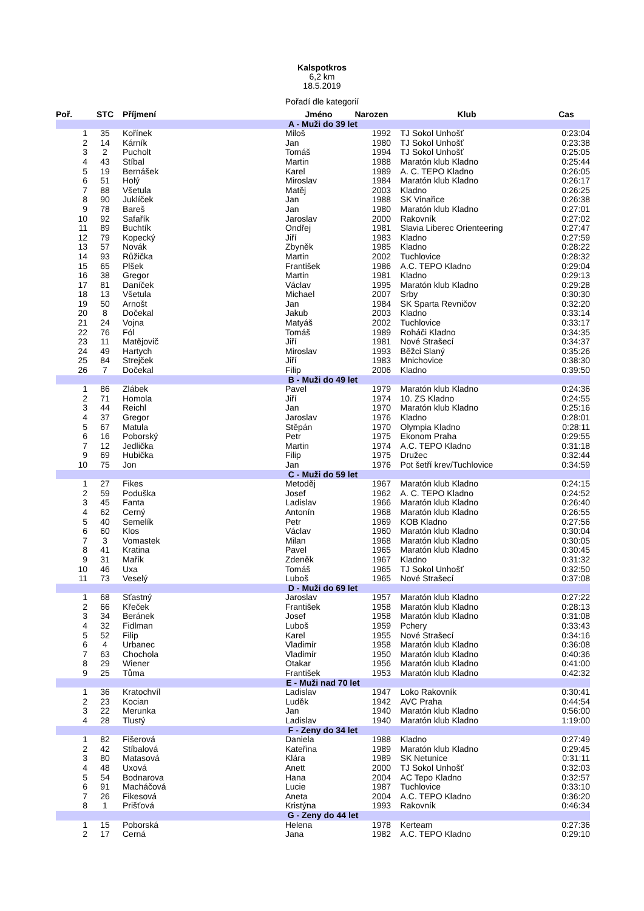Kalspotkros
6,2 km
18.5.2019
Pořadí dle kategorií
| Poř. | STC | Příjmení | Jméno | Narozen | Klub | Cas |
| --- | --- | --- | --- | --- | --- | --- |
| A - Muži do 39 let | | | | | | |
| 1 | 35 | Kořínek | Miloš | 1992 | TJ Sokol Unhošť | 0:23:04 |
| 2 | 14 | Kárník | Jan | 1980 | TJ Sokol Unhošť | 0:23:38 |
| 3 | 2 | Pucholt | Tomáš | 1994 | TJ Sokol Unhošť | 0:25:05 |
| 4 | 43 | Stíbal | Martin | 1988 | Maratón klub Kladno | 0:25:44 |
| 5 | 19 | Bernášek | Karel | 1989 | A. C. TEPO Kladno | 0:26:05 |
| 6 | 51 | Holý | Miroslav | 1984 | Maratón klub Kladno | 0:26:17 |
| 7 | 88 | Všetula | Matěj | 2003 | Kladno | 0:26:25 |
| 8 | 90 | Juklíček | Jan | 1988 | SK Vinařice | 0:26:38 |
| 9 | 78 | Bareš | Jan | 1980 | Maratón klub Kladno | 0:27:01 |
| 10 | 92 | Safařík | Jaroslav | 2000 | Rakovník | 0:27:02 |
| 11 | 89 | Buchtík | Ondřej | 1981 | Slavia Liberec Orienteering | 0:27:47 |
| 12 | 79 | Kopecký | Jiří | 1983 | Kladno | 0:27:59 |
| 13 | 57 | Novák | Zbyněk | 1985 | Kladno | 0:28:22 |
| 14 | 93 | Růžička | Martin | 2002 | Tuchlovice | 0:28:32 |
| 15 | 65 | Plšek | František | 1986 | A.C. TEPO Kladno | 0:29:04 |
| 16 | 38 | Gregor | Martin | 1981 | Kladno | 0:29:13 |
| 17 | 81 | Daníček | Václav | 1995 | Maratón klub Kladno | 0:29:28 |
| 18 | 13 | Všetula | Michael | 2007 | Srby | 0:30:30 |
| 19 | 50 | Arnošt | Jan | 1984 | SK Sparta Revničov | 0:32:20 |
| 20 | 8 | Dočekal | Jakub | 2003 | Kladno | 0:33:14 |
| 21 | 24 | Vojna | Matyáš | 2002 | Tuchlovice | 0:33:17 |
| 22 | 76 | Fól | Tomáš | 1989 | Roháči Kladno | 0:34:35 |
| 23 | 11 | Matějovič | Jiří | 1981 | Nové Strašecí | 0:34:37 |
| 24 | 49 | Hartych | Miroslav | 1993 | Běžci Slaný | 0:35:26 |
| 25 | 84 | Strejček | Jiří | 1983 | Mnichovice | 0:38:30 |
| 26 | 7 | Dočekal | Filip | 2006 | Kladno | 0:39:50 |
| B - Muži do 49 let | | | | | | |
| 1 | 86 | Zlábek | Pavel | 1979 | Maratón klub Kladno | 0:24:36 |
| 2 | 71 | Homola | Jiří | 1974 | 10. ZS Kladno | 0:24:55 |
| 3 | 44 | Reichl | Jan | 1970 | Maratón klub Kladno | 0:25:16 |
| 4 | 37 | Gregor | Jaroslav | 1976 | Kladno | 0:28:01 |
| 5 | 67 | Matula | Stěpán | 1970 | Olympia Kladno | 0:28:11 |
| 6 | 16 | Poborský | Petr | 1975 | Ekonom Praha | 0:29:55 |
| 7 | 12 | Jedlička | Martin | 1974 | A.C. TEPO Kladno | 0:31:18 |
| 9 | 69 | Hubička | Filip | 1975 | Družec | 0:32:44 |
| 10 | 75 | Jon | Jan | 1976 | Pot šetří krev/Tuchlovice | 0:34:59 |
| C - Muži do 59 let | | | | | | |
| 1 | 27 | Fikes | Metoděj | 1967 | Maratón klub Kladno | 0:24:15 |
| 2 | 59 | Poduška | Josef | 1962 | A. C. TEPO Kladno | 0:24:52 |
| 3 | 45 | Fanta | Ladislav | 1966 | Maratón klub Kladno | 0:26:40 |
| 4 | 62 | Cerný | Antonín | 1968 | Maratón klub Kladno | 0:26:55 |
| 5 | 40 | Semelík | Petr | 1969 | KOB Kladno | 0:27:56 |
| 6 | 60 | Klos | Václav | 1960 | Maratón klub Kladno | 0:30:04 |
| 7 | 3 | Vomastek | Milan | 1968 | Maratón klub Kladno | 0:30:05 |
| 8 | 41 | Kratina | Pavel | 1965 | Maratón klub Kladno | 0:30:45 |
| 9 | 31 | Mařík | Zdeněk | 1967 | Kladno | 0:31:32 |
| 10 | 46 | Uxa | Tomáš | 1965 | TJ Sokol Unhošť | 0:32:50 |
| 11 | 73 | Veselý | Luboš | 1965 | Nové Strašecí | 0:37:08 |
| D - Muži do 69 let | | | | | | |
| 1 | 68 | Sťastný | Jaroslav | 1957 | Maratón klub Kladno | 0:27:22 |
| 2 | 66 | Křeček | František | 1958 | Maratón klub Kladno | 0:28:13 |
| 3 | 34 | Beránek | Josef | 1958 | Maratón klub Kladno | 0:31:08 |
| 4 | 32 | Fidlman | Luboš | 1959 | Pchery | 0:33:43 |
| 5 | 52 | Filip | Karel | 1955 | Nové Strašecí | 0:34:16 |
| 6 | 4 | Urbanec | Vladimír | 1958 | Maratón klub Kladno | 0:36:08 |
| 7 | 63 | Chochola | Vladimír | 1950 | Maratón klub Kladno | 0:40:36 |
| 8 | 29 | Wiener | Otakar | 1956 | Maratón klub Kladno | 0:41:00 |
| 9 | 25 | Tůma | František | 1953 | Maratón klub Kladno | 0:42:32 |
| E - Muži nad 70 let | | | | | | |
| 1 | 36 | Kratochvíl | Ladislav | 1947 | Loko Rakovník | 0:30:41 |
| 2 | 23 | Kocian | Luděk | 1942 | AVC Praha | 0:44:54 |
| 3 | 22 | Merunka | Jan | 1940 | Maratón klub Kladno | 0:56:00 |
| 4 | 28 | Tlustý | Ladislav | 1940 | Maratón klub Kladno | 1:19:00 |
| F - Zeny do 34 let | | | | | | |
| 1 | 82 | Fišerová | Daniela | 1988 | Kladno | 0:27:49 |
| 2 | 42 | Stíbalová | Kateřina | 1989 | Maratón klub Kladno | 0:29:45 |
| 3 | 80 | Matasová | Klára | 1989 | SK Netunice | 0:31:11 |
| 4 | 48 | Uxová | Anett | 2000 | TJ Sokol Unhošť | 0:32:03 |
| 5 | 54 | Bodnarova | Hana | 2004 | AC Tepo Kladno | 0:32:57 |
| 6 | 91 | Macháčová | Lucie | 1987 | Tuchlovice | 0:33:10 |
| 7 | 26 | Fikesová | Aneta | 2004 | A.C. TEPO Kladno | 0:36:20 |
| 8 | 1 | Prišťová | Kristýna | 1993 | Rakovník | 0:46:34 |
| G - Zeny do 44 let | | | | | | |
| 1 | 15 | Poborská | Helena | 1978 | Kerteam | 0:27:36 |
| 2 | 17 | Cerná | Jana | 1982 | A.C. TEPO Kladno | 0:29:10 |